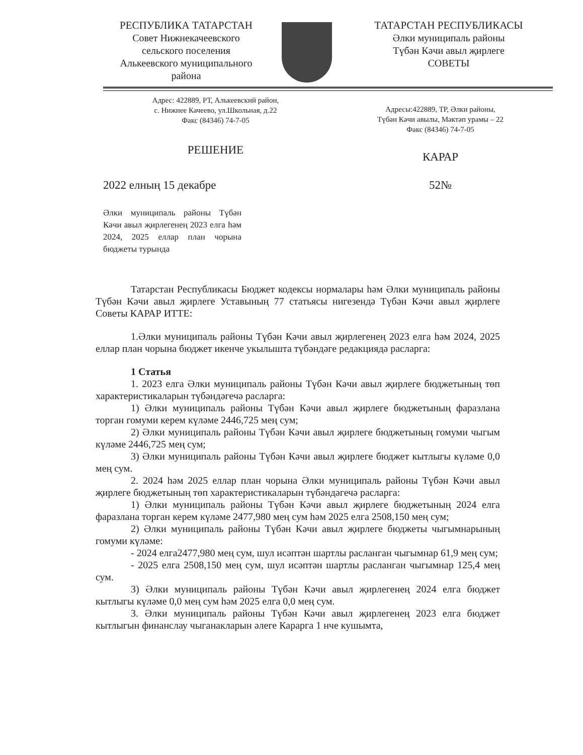РЕСПУБЛИКА ТАТАРСТАН
Совет Нижнекачеевского
сельского поселения
Алькеевского муниципального
района
ТАТАРСТАН РЕСПУБЛИКАСЫ
Әлки муниципаль районы
Түбән Кәчи авыл җирлеге
СОВЕТЫ
Адрес: 422889, РТ, Алькеевский район,
с. Нижнее Качеево, ул.Школьная, д.22
Факс (84346) 74-7-05
Адресы:422889, ТР, Әлки районы,
Түбән Кәчи авылы, Мәктәп урамы – 22
Факс (84346) 74-7-05
РЕШЕНИЕ
КАРАР
2022 елның 15 декабре 52№
Әлки муниципаль районы Түбән Кәчи авыл җирлегенең 2023 елга һәм 2024, 2025 еллар план чорына бюджеты турында
Татарстан Республикасы Бюджет кодексы нормалары һәм Әлки муниципаль районы Түбән Кәчи авыл җирлеге Уставының 77 статьясы нигезендә Түбән Кәчи авыл җирлеге Советы КАРАР ИТТЕ:
1.Әлки муниципаль районы Түбән Кәчи авыл җирлегенең 2023 елга һәм 2024, 2025 еллар план чорына бюджет икенче укылышта түбәндәге редакциядә расларга:
1 Статья
1. 2023 елга Әлки муниципаль районы Түбән Кәчи авыл җирлеге бюджетының төп характеристикаларын түбәндәгечә расларга:
1) Әлки муниципаль районы Түбән Кәчи авыл җирлеге бюджетының фаразлана торган гомуми керем күләме 2446,725 мең сум;
2) Әлки муниципаль районы Түбән Кәчи авыл җирлеге бюджетының гомуми чыгым күләме 2446,725 мең сум;
3) Әлки муниципаль районы Түбән Кәчи авыл җирлеге бюджет кытлыгы күләме 0,0 мең сум.
2. 2024 һәм 2025 еллар план чорына Әлки муниципаль районы Түбән Кәчи авыл җирлеге бюджетының төп характеристикаларын түбәндәгечә расларга:
1) Әлки муниципаль районы Түбән Кәчи авыл җирлеге бюджетының 2024 елга фаразлана торган керем күләме 2477,980 мең сум һәм 2025 елга 2508,150 мең сум;
2) Әлки муниципаль районы Түбән Кәчи авыл җирлеге бюджеты чыгымнарының гомуми күләме:
- 2024 елга2477,980 мең сум, шул исәптән шартлы расланган чыгымнар 61,9 мең сум;
- 2025 елга 2508,150 мең сум, шул исәптән шартлы расланган чыгымнар 125,4 мең сум.
3) Әлки муниципаль районы Түбән Кәчи авыл җирлегенең 2024 елга бюджет кытлыгы күләме 0,0 мең сум һәм 2025 елга 0,0 мең сум.
3. Әлки муниципаль районы Түбән Кәчи авыл җирлегенең 2023 елга бюджет кытлыгын финанслау чыганакларын әлеге Карарга 1 нче кушымта,